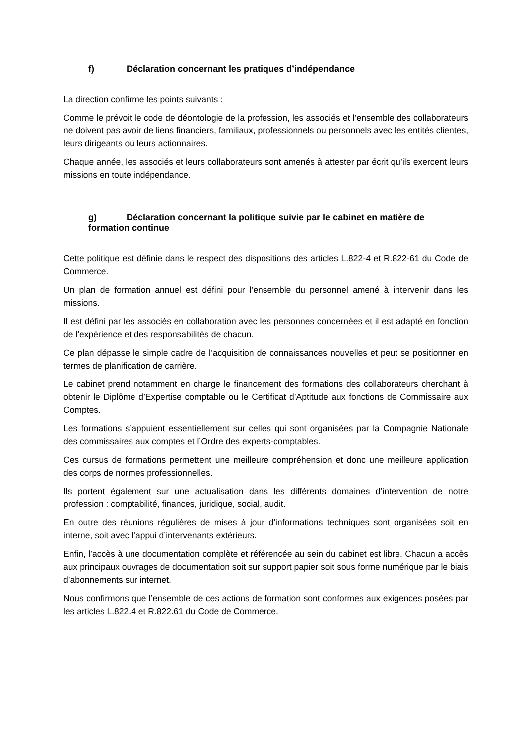f) Déclaration concernant les pratiques d’indépendance
La direction confirme les points suivants :
Comme le prévoit le code de déontologie de la profession, les associés et l’ensemble des collaborateurs ne doivent pas avoir de liens financiers, familiaux, professionnels ou personnels avec les entités clientes, leurs dirigeants où leurs actionnaires.
Chaque année, les associés et leurs collaborateurs sont amenés à attester par écrit qu’ils exercent leurs missions en toute indépendance.
g) Déclaration concernant la politique suivie par le cabinet en matière de formation continue
Cette politique est définie dans le respect des dispositions des articles L.822-4 et R.822-61 du Code de Commerce.
Un plan de formation annuel est défini pour l’ensemble du personnel amené à intervenir dans les missions.
Il est défini par les associés en collaboration avec les personnes concernées et il est adapté en fonction de l’expérience et des responsabilités de chacun.
Ce plan dépasse le simple cadre de l’acquisition de connaissances nouvelles et peut se positionner en termes de planification de carrière.
Le cabinet prend notamment en charge le financement des formations des collaborateurs cherchant à obtenir le Diplôme d’Expertise comptable ou le Certificat d’Aptitude aux fonctions de Commissaire aux Comptes.
Les formations s’appuient essentiellement sur celles qui sont organisées par la Compagnie Nationale des commissaires aux comptes et l’Ordre des experts-comptables.
Ces cursus de formations permettent une meilleure compréhension et donc une meilleure application des corps de normes professionnelles.
Ils portent également sur une actualisation dans les différents domaines d’intervention de notre profession : comptabilité, finances, juridique, social, audit.
En outre des réunions régulières de mises à jour d’informations techniques sont organisées soit en interne, soit avec l’appui d’intervenants extérieurs.
Enfin, l’accès à une documentation complète et référencée au sein du cabinet est libre. Chacun a accès aux principaux ouvrages de documentation soit sur support papier soit sous forme numérique par le biais d’abonnements sur internet.
Nous confirmons que l’ensemble de ces actions de formation sont conformes aux exigences posées par les articles L.822.4 et R.822.61 du Code de Commerce.